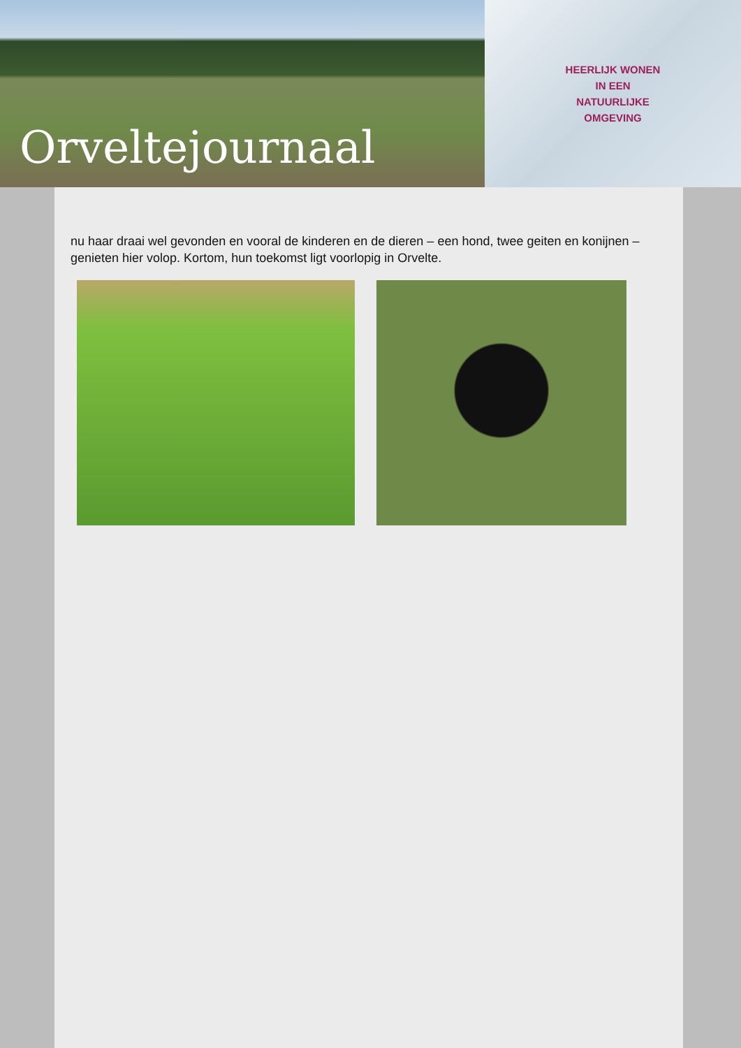Orveltejournaal
HEERLIJK WONEN
IN EEN
NATUURLIJKE
OMGEVING
nu haar draai wel gevonden en vooral de kinderen en de dieren – een hond, twee geiten en konijnen – genieten hier volop. Kortom, hun toekomst ligt voorlopig in Orvelte.